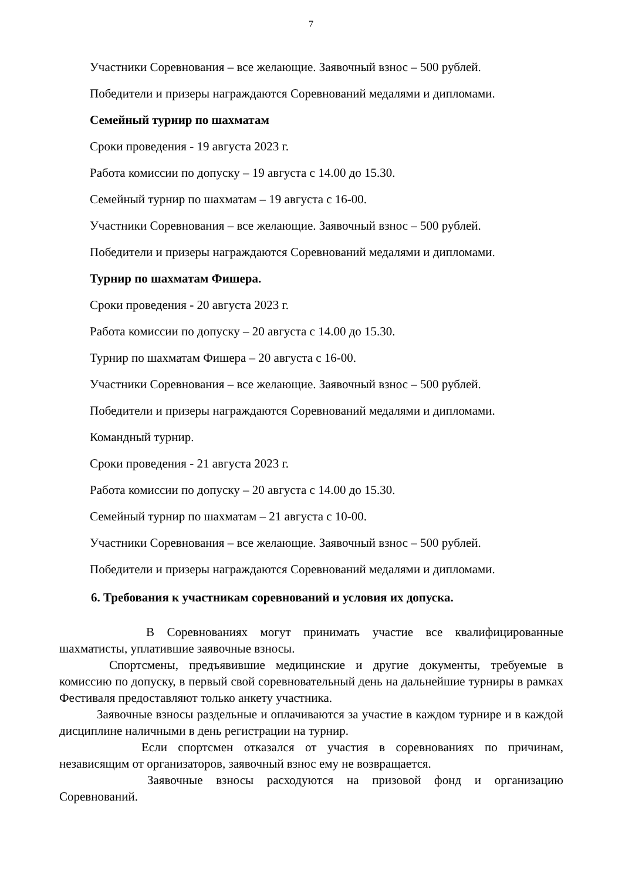7
Участники Соревнования – все желающие. Заявочный взнос – 500 рублей.
Победители и призеры награждаются Соревнований медалями и дипломами.
Семейный турнир по шахматам
Сроки проведения - 19 августа 2023 г.
Работа комиссии по допуску – 19 августа с 14.00 до 15.30.
Семейный турнир по шахматам – 19 августа с 16-00.
Участники Соревнования – все желающие. Заявочный взнос – 500 рублей.
Победители и призеры награждаются Соревнований медалями и дипломами.
Турнир по шахматам Фишера.
Сроки проведения - 20 августа 2023 г.
Работа комиссии по допуску – 20 августа с 14.00 до 15.30.
Турнир по шахматам Фишера – 20 августа с 16-00.
Участники Соревнования – все желающие. Заявочный взнос – 500 рублей.
Победители и призеры награждаются Соревнований медалями и дипломами.
Командный турнир.
Сроки проведения - 21 августа 2023 г.
Работа комиссии по допуску – 20 августа с 14.00 до 15.30.
Семейный турнир по шахматам – 21 августа с 10-00.
Участники Соревнования – все желающие. Заявочный взнос – 500 рублей.
Победители и призеры награждаются Соревнований медалями и дипломами.
6. Требования к участникам соревнований и условия их допуска.
В Соревнованиях могут принимать участие все квалифицированные шахматисты, уплатившие заявочные взносы.
Спортсмены, предъявившие медицинские и другие документы, требуемые в комиссию по допуску, в первый свой соревновательный день на дальнейшие турниры в рамках Фестиваля предоставляют только анкету участника.
Заявочные взносы раздельные и оплачиваются за участие в каждом турнире и в каждой дисциплине наличными в день регистрации на турнир.
Если спортсмен отказался от участия в соревнованиях по причинам, независящим от организаторов, заявочный взнос ему не возвращается.
Заявочные взносы расходуются на призовой фонд и организацию Соревнований.